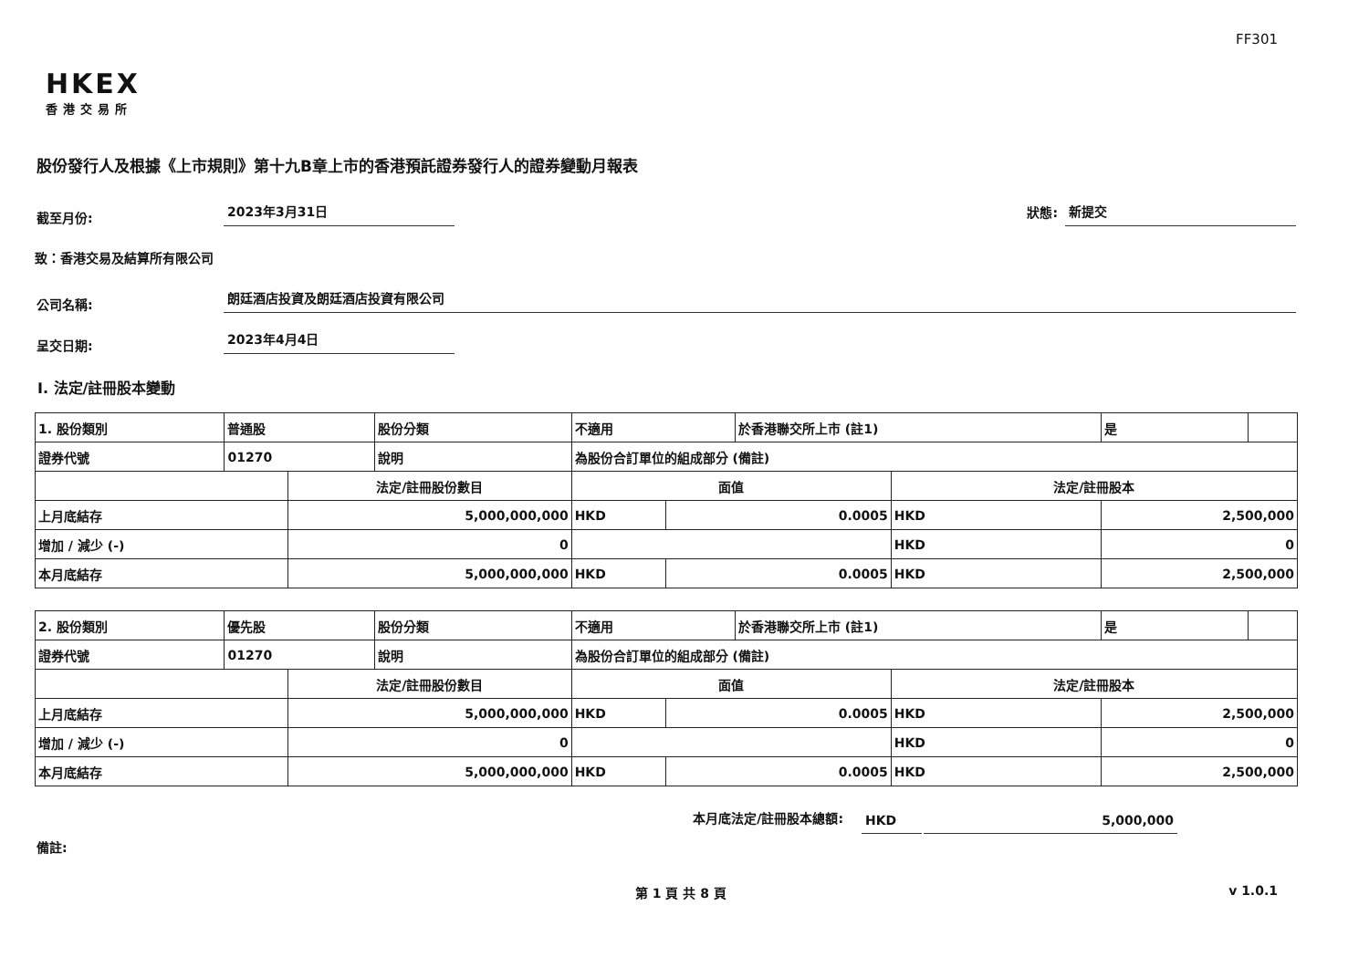FF301
HKEX
香港交易所
股份發行人及根據《上市規則》第十九B章上市的香港預託證券發行人的證券變動月報表
截至月份: 2023年3月31日 狀態: 新提交
致：香港交易及結算所有限公司
公司名稱: 朗廷酒店投資及朗廷酒店投資有限公司
呈交日期: 2023年4月4日
I. 法定/註冊股本變動
| 1. 股份類別 | 普通股 | | 股份分類 | 不適用 | | | 於香港聯交所上市 (註1) | | 是 | |
| 證券代號 | 01270 | | 說明 | 為股份合訂單位的組成部分 (備註) | | | | | | |
| | | 法定/註冊股份數目 | | | 面值 | | | 法定/註冊股本 | | |
| 上月底結存 | | 5,000,000,000 | | | HKD | 0.0005 | | HKD | 2,500,000 | |
| 增加 / 減少 (-) | | 0 | | | | | | HKD | 0 | |
| 本月底結存 | | 5,000,000,000 | | | HKD | 0.0005 | | HKD | 2,500,000 | |
| 2. 股份類別 | 優先股 | | 股份分類 | 不適用 | | | 於香港聯交所上市 (註1) | | 是 | |
| 證券代號 | 01270 | | 說明 | 為股份合訂單位的組成部分 (備註) | | | | | | |
| | | 法定/註冊股份數目 | | | 面值 | | | 法定/註冊股本 | | |
| 上月底結存 | | 5,000,000,000 | | | HKD | 0.0005 | | HKD | 2,500,000 | |
| 增加 / 減少 (-) | | 0 | | | | | | HKD | 0 | |
| 本月底結存 | | 5,000,000,000 | | | HKD | 0.0005 | | HKD | 2,500,000 | |
本月底法定/註冊股本總額: HKD 5,000,000
備註:
第 1 頁 共 8 頁 v 1.0.1